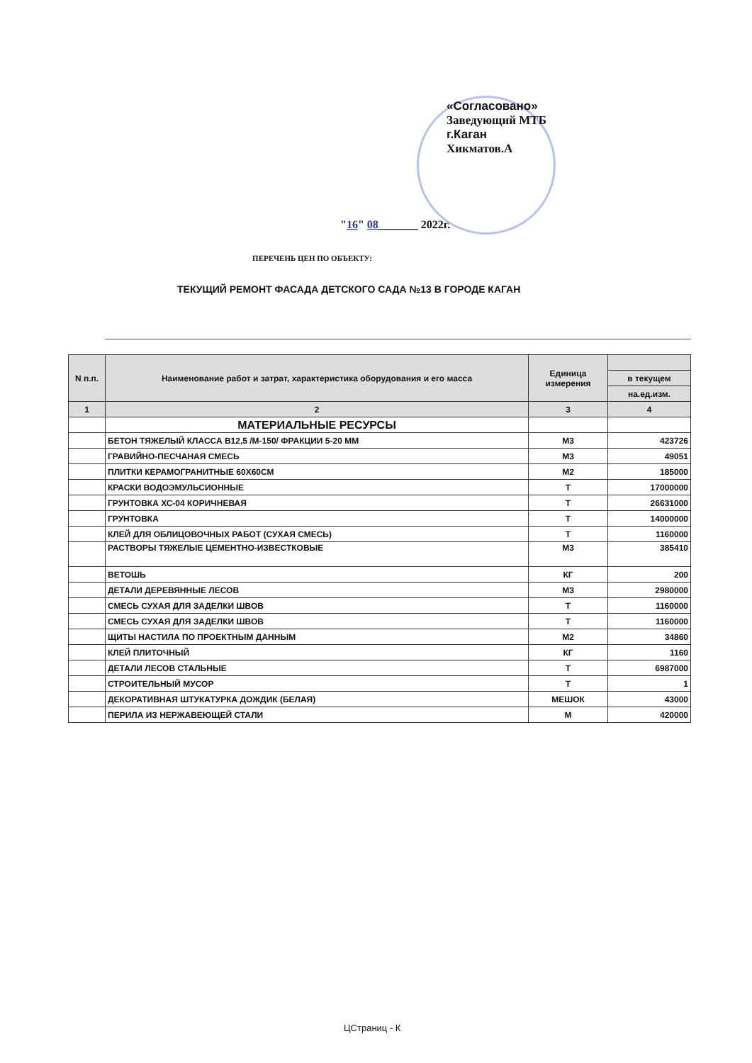«Согласовано»
Заведующий МТБ
г.Каган
Хикматов.А
"16" 08_______ 2022г.
ПЕРЕЧЕНЬ ЦЕН ПО ОБЪЕКТУ:
ТЕКУЩИЙ РЕМОНТ ФАСАДА ДЕТСКОГО САДА №13 В ГОРОДЕ КАГАН
| N п.п. | Наименование работ и затрат, характеристика оборудования и его масса | Единица измерения | |
| --- | --- | --- | --- |
| | | | в текущем |
| | | | на.ед.изм. |
| 1 | 2 | 3 | 4 |
| | МАТЕРИАЛЬНЫЕ РЕСУРСЫ | | |
| | БЕТОН ТЯЖЕЛЫЙ КЛАССА В12,5 /М-150/ ФРАКЦИИ 5-20 ММ | М3 | 423726 |
| | ГРАВИЙНО-ПЕСЧАНАЯ СМЕСЬ | М3 | 49051 |
| | ПЛИТКИ КЕРАМОГРАНИТНЫЕ 60Х60СМ | М2 | 185000 |
| | КРАСКИ ВОДОЭМУЛЬСИОННЫЕ | Т | 17000000 |
| | ГРУНТОВКА ХС-04 КОРИЧНЕВАЯ | Т | 26631000 |
| | ГРУНТОВКА | Т | 14000000 |
| | КЛЕЙ ДЛЯ ОБЛИЦОВОЧНЫХ РАБОТ (СУХАЯ СМЕСЬ) | Т | 1160000 |
| | РАСТВОРЫ ТЯЖЕЛЫЕ ЦЕМЕНТНО-ИЗВЕСТКОВЫЕ | М3 | 385410 |
| | ВЕТОШЬ | КГ | 200 |
| | ДЕТАЛИ ДЕРЕВЯННЫЕ ЛЕСОВ | М3 | 2980000 |
| | СМЕСЬ СУХАЯ ДЛЯ ЗАДЕЛКИ ШВОВ | Т | 1160000 |
| | СМЕСЬ СУХАЯ ДЛЯ ЗАДЕЛКИ ШВОВ | Т | 1160000 |
| | ЩИТЫ НАСТИЛА ПО ПРОЕКТНЫМ ДАННЫМ | М2 | 34860 |
| | КЛЕЙ ПЛИТОЧНЫЙ | КГ | 1160 |
| | ДЕТАЛИ ЛЕСОВ СТАЛЬНЫЕ | Т | 6987000 |
| | СТРОИТЕЛЬНЫЙ МУСОР | Т | 1 |
| | ДЕКОРАТИВНАЯ ШТУКАТУРКА ДОЖДИК (БЕЛАЯ) | МЕШОК | 43000 |
| | ПЕРИЛА ИЗ НЕРЖАВЕЮЩЕЙ СТАЛИ | М | 420000 |
ЦСтраниц - К